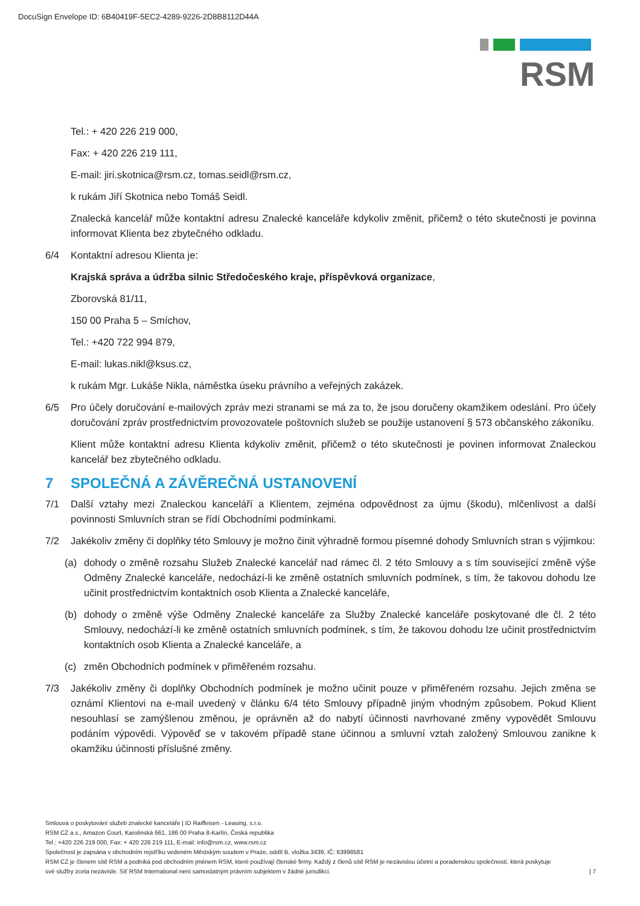DocuSign Envelope ID: 6B40419F-5EC2-4289-9226-2D8B8112D44A
RSM
Tel.: + 420 226 219 000,
Fax: + 420 226 219 111,
E-mail: jiri.skotnica@rsm.cz, tomas.seidl@rsm.cz,
k rukám Jiří Skotnica nebo Tomáš Seidl.
Znalecká kancelář může kontaktní adresu Znalecké kanceláře kdykoliv změnit, přičemž o této skutečnosti je povinna informovat Klienta bez zbytečného odkladu.
6/4 Kontaktní adresou Klienta je:
Krajská správa a údržba silnic Středočeského kraje, příspěvková organizace,
Zborovská 81/11,
150 00 Praha 5 – Smíchov,
Tel.: +420 722 994 879,
E-mail: lukas.nikl@ksus.cz,
k rukám Mgr. Lukáše Nikla, náměstka úseku právního a veřejných zakázek.
6/5 Pro účely doručování e-mailových zpráv mezi stranami se má za to, že jsou doručeny okamžikem odeslání. Pro účely doručování zpráv prostřednictvím provozovatele poštovních služeb se použije ustanovení § 573 občanského zákoníku.
Klient může kontaktní adresu Klienta kdykoliv změnit, přičemž o této skutečnosti je povinen informovat Znaleckou kancelář bez zbytečného odkladu.
7 SPOLEČNÁ A ZÁVĚREČNÁ USTANOVENÍ
7/1 Další vztahy mezi Znaleckou kanceláří a Klientem, zejména odpovědnost za újmu (škodu), mlčenlivost a další povinnosti Smluvních stran se řídí Obchodními podmínkami.
7/2 Jakékoliv změny či doplňky této Smlouvy je možno činit výhradně formou písemné dohody Smluvních stran s výjimkou:
(a) dohody o změně rozsahu Služeb Znalecké kancelář nad rámec čl. 2 této Smlouvy a s tím související změně výše Odměny Znalecké kanceláře, nedochází-li ke změně ostatních smluvních podmínek, s tím, že takovou dohodu lze učinit prostřednictvím kontaktních osob Klienta a Znalecké kanceláře,
(b) dohody o změně výše Odměny Znalecké kanceláře za Služby Znalecké kanceláře poskytované dle čl. 2 této Smlouvy, nedochází-li ke změně ostatních smluvních podmínek, s tím, že takovou dohodu lze učinit prostřednictvím kontaktních osob Klienta a Znalecké kanceláře, a
(c) změn Obchodních podmínek v přiměřeném rozsahu.
7/3 Jakékoliv změny či doplňky Obchodních podmínek je možno učinit pouze v přiměřeném rozsahu. Jejich změna se oznámí Klientovi na e-mail uvedený v článku 6/4 této Smlouvy případně jiným vhodným způsobem. Pokud Klient nesouhlasí se zamýšlenou změnou, je oprávněn až do nabytí účinnosti navrhované změny vypovědět Smlouvu podáním výpovědi. Výpověď se v takovém případě stane účinnou a smluvní vztah založený Smlouvou zanikne k okamžiku účinnosti příslušné změny.
Smlouva o poskytování služeb znalecké kanceláře | ID Raiffeisen - Leasing, s.r.o.
RSM CZ a.s., Amazon Court, Karolinská 661, 186 00 Praha 8-Karlín, Česká republika
Tel.: +420 226 219 000, Fax: + 420 226 219 111, E-mail: info@rsm.cz, www.rsm.cz
Společnost je zapsána v obchodním rejstříku vedeném Městským soudem v Praze, oddíl B, vložka 3439, IČ: 63998581
RSM CZ je členem sítě RSM a podniká pod obchodním jménem RSM, které používají členské firmy. Každý z členů sítě RSM je nezávislou účetní a poradenskou společností, která poskytuje
své služby zcela nezávisle. Síť RSM International není samostatným právním subjektem v žádné jurisdikci. | 7